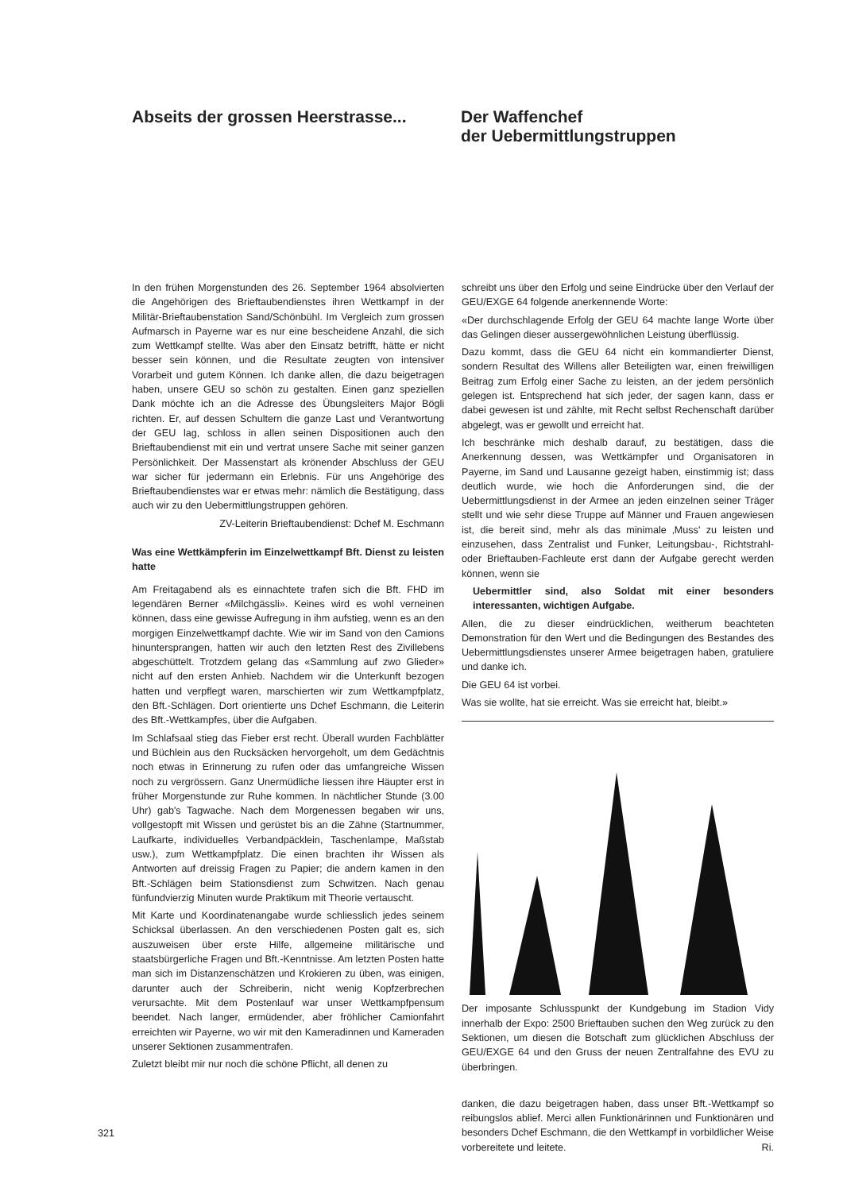Abseits der grossen Heerstrasse...
Der Waffenchef
der Uebermittlungstruppen
In den frühen Morgenstunden des 26. September 1964 absolvierten die Angehörigen des Brieftaubendienstes ihren Wettkampf in der Militär-Brieftaubenstation Sand/Schönbühl. Im Vergleich zum grossen Aufmarsch in Payerne war es nur eine bescheidene Anzahl, die sich zum Wettkampf stellte. Was aber den Einsatz betrifft, hätte er nicht besser sein können, und die Resultate zeugten von intensiver Vorarbeit und gutem Können. Ich danke allen, die dazu beigetragen haben, unsere GEU so schön zu gestalten. Einen ganz speziellen Dank möchte ich an die Adresse des Übungsleiters Major Bögli richten. Er, auf dessen Schultern die ganze Last und Verantwortung der GEU lag, schloss in allen seinen Dispositionen auch den Brieftaubendienst mit ein und vertrat unsere Sache mit seiner ganzen Persönlichkeit. Der Massenstart als krönender Abschluss der GEU war sicher für jedermann ein Erlebnis. Für uns Angehörige des Brieftaubendienstes war er etwas mehr: nämlich die Bestätigung, dass auch wir zu den Uebermittlungstruppen gehören.
ZV-Leiterin Brieftaubendienst: Dchef M. Eschmann
Was eine Wettkämpferin im Einzelwettkampf Bft. Dienst zu leisten hatte
Am Freitagabend als es einnachtete trafen sich die Bft. FHD im legendären Berner «Milchgässli». Keines wird es wohl verneinen können, dass eine gewisse Aufregung in ihm aufstieg, wenn es an den morgigen Einzelwettkampf dachte. Wie wir im Sand von den Camions hinuntersprangen, hatten wir auch den letzten Rest des Zivillebens abgeschüttelt. Trotzdem gelang das «Sammlung auf zwo Glieder» nicht auf den ersten Anhieb. Nachdem wir die Unterkunft bezogen hatten und verpflegt waren, marschierten wir zum Wettkampfplatz, den Bft.-Schlägen. Dort orientierte uns Dchef Eschmann, die Leiterin des Bft.-Wettkampfes, über die Aufgaben.
Im Schlafsaal stieg das Fieber erst recht. Überall wurden Fachblätter und Büchlein aus den Rucksäcken hervorgeholt, um dem Gedächtnis noch etwas in Erinnerung zu rufen oder das umfangreiche Wissen noch zu vergrössern. Ganz Unermüdliche liessen ihre Häupter erst in früher Morgenstunde zur Ruhe kommen. In nächtlicher Stunde (3.00 Uhr) gab's Tagwache. Nach dem Morgenessen begaben wir uns, vollgestopft mit Wissen und gerüstet bis an die Zähne (Startnummer, Laufkarte, individuelles Verbandpäcklein, Taschenlampe, Maßstab usw.), zum Wettkampfplatz. Die einen brachten ihr Wissen als Antworten auf dreissig Fragen zu Papier; die andern kamen in den Bft.-Schlägen beim Stationsdienst zum Schwitzen. Nach genau fünfundvierzig Minuten wurde Praktikum mit Theorie vertauscht.
Mit Karte und Koordinatenangabe wurde schliesslich jedes seinem Schicksal überlassen. An den verschiedenen Posten galt es, sich auszuweisen über erste Hilfe, allgemeine militärische und staatsbürgerliche Fragen und Bft.-Kenntnisse. Am letzten Posten hatte man sich im Distanzenschätzen und Krokieren zu üben, was einigen, darunter auch der Schreiberin, nicht wenig Kopfzerbrechen verursachte. Mit dem Postenlauf war unser Wettkampfpensum beendet. Nach langer, ermüdender, aber fröhlicher Camionfahrt erreichten wir Payerne, wo wir mit den Kameradinnen und Kameraden unserer Sektionen zusammentrafen.
Zuletzt bleibt mir nur noch die schöne Pflicht, all denen zu
schreibt uns über den Erfolg und seine Eindrücke über den Verlauf der GEU/EXGE 64 folgende anerkennende Worte:
«Der durchschlagende Erfolg der GEU 64 machte lange Worte über das Gelingen dieser aussergewöhnlichen Leistung überflüssig.
Dazu kommt, dass die GEU 64 nicht ein kommandierter Dienst, sondern Resultat des Willens aller Beteiligten war, einen freiwilligen Beitrag zum Erfolg einer Sache zu leisten, an der jedem persönlich gelegen ist. Entsprechend hat sich jeder, der sagen kann, dass er dabei gewesen ist und zählte, mit Recht selbst Rechenschaft darüber abgelegt, was er gewollt und erreicht hat.
Ich beschränke mich deshalb darauf, zu bestätigen, dass die Anerkennung dessen, was Wettkämpfer und Organisatoren in Payerne, im Sand und Lausanne gezeigt haben, einstimmig ist; dass deutlich wurde, wie hoch die Anforderungen sind, die der Uebermittlungsdienst in der Armee an jeden einzelnen seiner Träger stellt und wie sehr diese Truppe auf Männer und Frauen angewiesen ist, die bereit sind, mehr als das minimale ‚Muss' zu leisten und einzusehen, dass Zentralist und Funker, Leitungsbau-, Richtstrahl- oder Brieftauben-Fachleute erst dann der Aufgabe gerecht werden können, wenn sie
Uebermittler sind, also Soldat mit einer besonders interessanten, wichtigen Aufgabe.
Allen, die zu dieser eindrücklichen, weitherum beachteten Demonstration für den Wert und die Bedingungen des Bestandes des Uebermittlungsdienstes unserer Armee beigetragen haben, gratuliere und danke ich.
Die GEU 64 ist vorbei.
Was sie wollte, hat sie erreicht. Was sie erreicht hat, bleibt.»
Der imposante Schlusspunkt der Kundgebung im Stadion Vidy innerhalb der Expo: 2500 Brieftauben suchen den Weg zurück zu den Sektionen, um diesen die Botschaft zum glücklichen Abschluss der GEU/EXGE 64 und den Gruss der neuen Zentralfahne des EVU zu überbringen.
danken, die dazu beigetragen haben, dass unser Bft.-Wettkampf so reibungslos ablief. Merci allen Funktionärinnen und Funktionären und besonders Dchef Eschmann, die den Wettkampf in vorbildlicher Weise vorbereitete und leitete. Ri.
321